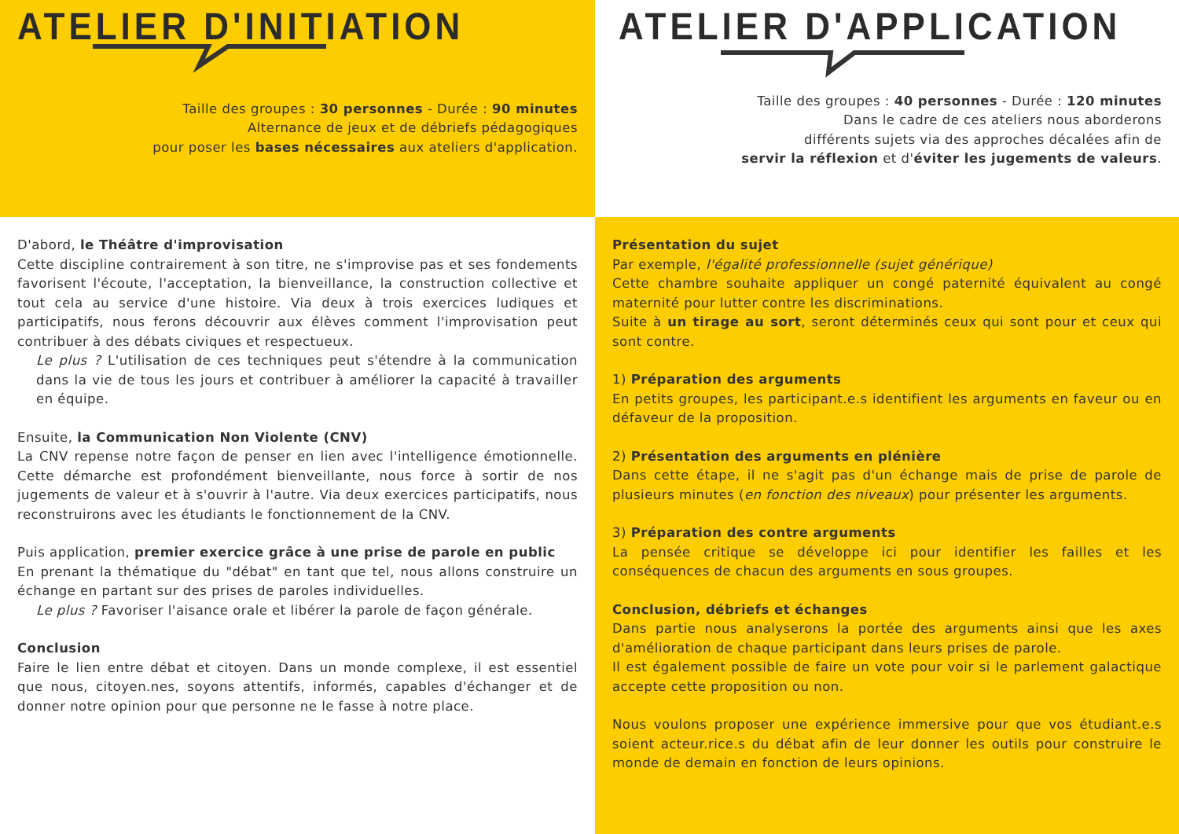ATELIER D'INITIATION
Taille des groupes : 30 personnes - Durée : 90 minutes
Alternance de jeux et de débriefs pédagogiques
pour poser les bases nécessaires aux ateliers d'application.
ATELIER D'APPLICATION
Taille des groupes : 40 personnes - Durée : 120 minutes
Dans le cadre de ces ateliers nous aborderons
différents sujets via des approches décalées afin de
servir la réflexion et d'éviter les jugements de valeurs.
D'abord, le Théâtre d'improvisation
Cette discipline contrairement à son titre, ne s'improvise pas et ses fondements favorisent l'écoute, l'acceptation, la bienveillance, la construction collective et tout cela au service d'une histoire. Via deux à trois exercices ludiques et participatifs, nous ferons découvrir aux élèves comment l'improvisation peut contribuer à des débats civiques et respectueux.
Le plus ? L'utilisation de ces techniques peut s'étendre à la communication dans la vie de tous les jours et contribuer à améliorer la capacité à travailler en équipe.
Ensuite, la Communication Non Violente (CNV)
La CNV repense notre façon de penser en lien avec l'intelligence émotionnelle. Cette démarche est profondément bienveillante, nous force à sortir de nos jugements de valeur et à s'ouvrir à l'autre. Via deux exercices participatifs, nous reconstruirons avec les étudiants le fonctionnement de la CNV.
Puis application, premier exercice grâce à une prise de parole en public
En prenant la thématique du "débat" en tant que tel, nous allons construire un échange en partant sur des prises de paroles individuelles.
Le plus ? Favoriser l'aisance orale et libérer la parole de façon générale.
Conclusion
Faire le lien entre débat et citoyen. Dans un monde complexe, il est essentiel que nous, citoyen.nes, soyons attentifs, informés, capables d'échanger et de donner notre opinion pour que personne ne le fasse à notre place.
Présentation du sujet
Par exemple, l'égalité professionnelle (sujet générique)
Cette chambre souhaite appliquer un congé paternité équivalent au congé maternité pour lutter contre les discriminations.
Suite à un tirage au sort, seront déterminés ceux qui sont pour et ceux qui sont contre.
1) Préparation des arguments
En petits groupes, les participant.e.s identifient les arguments en faveur ou en défaveur de la proposition.
2) Présentation des arguments en plénière
Dans cette étape, il ne s'agit pas d'un échange mais de prise de parole de plusieurs minutes (en fonction des niveaux) pour présenter les arguments.
3) Préparation des contre arguments
La pensée critique se développe ici pour identifier les failles et les conséquences de chacun des arguments en sous groupes.
Conclusion, débriefs et échanges
Dans partie nous analyserons la portée des arguments ainsi que les axes d'amélioration de chaque participant dans leurs prises de parole.
Il est également possible de faire un vote pour voir si le parlement galactique accepte cette proposition ou non.
Nous voulons proposer une expérience immersive pour que vos étudiant.e.s soient acteur.rice.s du débat afin de leur donner les outils pour construire le monde de demain en fonction de leurs opinions.